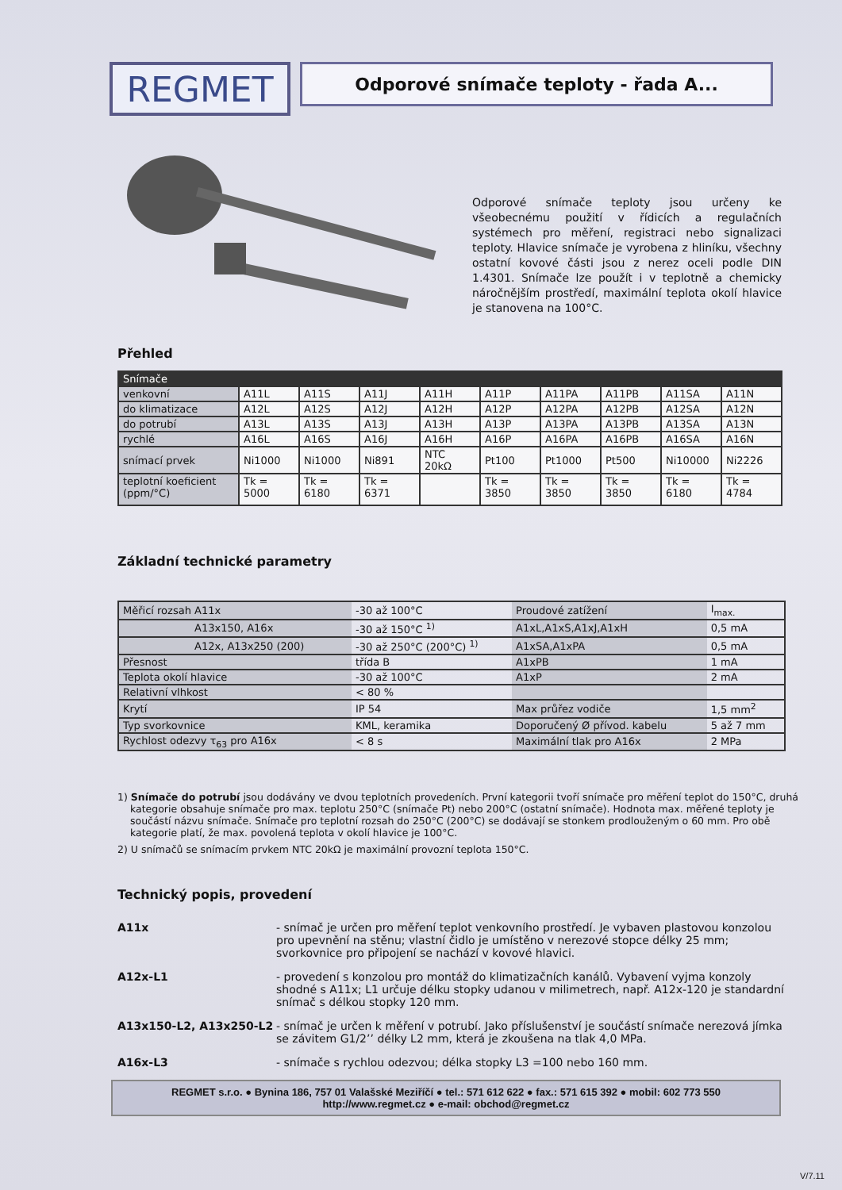REGMET
Odporové snímače teploty - řada A...
Odporové snímače teploty jsou určeny ke všeobecnému použití v řídicích a regulačních systémech pro měření, registraci nebo signalizaci teploty. Hlavice snímače je vyrobena z hliníku, všechny ostatní kovové části jsou z nerez oceli podle DIN 1.4301. Snímače lze použít i v teplotně a chemicky náročnějším prostředí, maximální teplota okolí hlavice je stanovena na 100°C.
Přehled
| Snímače | | | | | | | | | |
| --- | --- | --- | --- | --- | --- | --- | --- | --- | --- |
| venkovní | A11L | A11S | A11J | A11H | A11P | A11PA | A11PB | A11SA | A11N |
| do klimatizace | A12L | A12S | A12J | A12H | A12P | A12PA | A12PB | A12SA | A12N |
| do potrubí | A13L | A13S | A13J | A13H | A13P | A13PA | A13PB | A13SA | A13N |
| rychlé | A16L | A16S | A16J | A16H | A16P | A16PA | A16PB | A16SA | A16N |
| snímací prvek | Ni1000 | Ni1000 | Ni891 | NTC 20kΩ | Pt100 | Pt1000 | Pt500 | Ni10000 | Ni2226 |
| teplotní koeficient (ppm/°C) | Tk = 5000 | Tk = 6180 | Tk = 6371 | | Tk = 3850 | Tk = 3850 | Tk = 3850 | Tk = 6180 | Tk = 4784 |
Základní technické parametry
| Měřicí rozsah A11x | -30 až 100°C | Proudové zatížení | I<sub>max.</sub> |
| A13x150, A16x | -30 až 150°C <sup>1)</sup> | A1xL,A1xS,A1xJ,A1xH | 0,5 mA |
| A12x, A13x250 (200) | -30 až 250°C (200°C) <sup>1)</sup> | A1xSA,A1xPA | 0,5 mA |
| Přesnost | třída B | A1xPB | 1 mA |
| Teplota okolí hlavice | -30 až 100°C | A1xP | 2 mA |
| Relativní vlhkost | < 80 % | | |
| Krytí | IP 54 | Max průřez vodiče | 1,5 mm<sup>2</sup> |
| Typ svorkovnice | KML, keramika | Doporučený Ø přívod. kabelu | 5 až 7 mm |
| Rychlost odezvy τ<sub>63</sub> pro A16x | < 8 s | Maximální tlak pro A16x | 2 MPa |
1) Snímače do potrubí jsou dodávány ve dvou teplotních provedeních. První kategorii tvoří snímače pro měření teplot do 150°C, druhá kategorie obsahuje snímače pro max. teplotu 250°C (snímače Pt) nebo 200°C (ostatní snímače). Hodnota max. měřené teploty je součástí názvu snímače. Snímače pro teplotní rozsah do 250°C (200°C) se dodávají se stonkem prodlouženým o 60 mm. Pro obě kategorie platí, že max. povolená teplota v okolí hlavice je 100°C.
2) U snímačů se snímacím prvkem NTC 20kΩ je maximální provozní teplota 150°C.
Technický popis, provedení
A11x - snímač je určen pro měření teplot venkovního prostředí. Je vybaven plastovou konzolou pro upevnění na stěnu; vlastní čidlo je umístěno v nerezové stopce délky 25 mm; svorkovnice pro připojení se nachází v kovové hlavici.
A12x-L1 - provedení s konzolou pro montáž do klimatizačních kanálů. Vybavení vyjma konzoly shodné s A11x; L1 určuje délku stopky udanou v milimetrech, např. A12x-120 je standardní snímač s délkou stopky 120 mm.
A13x150-L2, A13x250-L2 - snímač je určen k měření v potrubí. Jako příslušenství je součástí snímače nerezová jímka se závitem G1/2’’ délky L2 mm, která je zkoušena na tlak 4,0 MPa.
A16x-L3 - snímače s rychlou odezvou; délka stopky L3 =100 nebo 160 mm.
REGMET s.r.o. ● Bynina 186, 757 01 Valašské Meziříčí ● tel.: 571 612 622 ● fax.: 571 615 392 ● mobil: 602 773 550
http://www.regmet.cz ● e-mail: obchod@regmet.cz
V/7.11